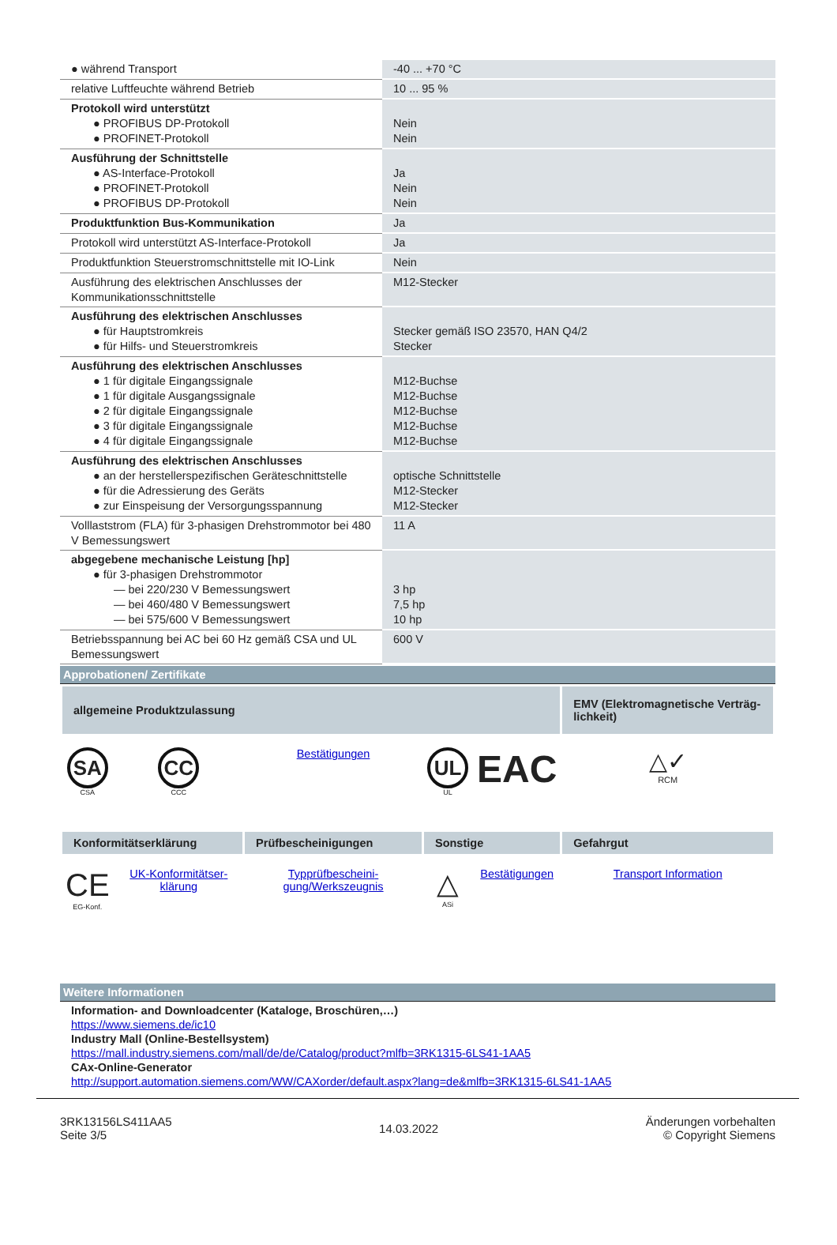| ● während Transport | -40 ... +70 °C |
| relative Luftfeuchte während Betrieb | 10 ... 95 % |
| Protokoll wird unterstützt ● PROFIBUS DP-Protokoll ● PROFINET-Protokoll | Nein Nein |
| Ausführung der Schnittstelle ● AS-Interface-Protokoll ● PROFINET-Protokoll ● PROFIBUS DP-Protokoll | Ja Nein Nein |
| Produktfunktion Bus-Kommunikation | Ja |
| Protokoll wird unterstützt AS-Interface-Protokoll | Ja |
| Produktfunktion Steuerstromschnittstelle mit IO-Link | Nein |
| Ausführung des elektrischen Anschlusses der Kommunikationsschnittstelle | M12-Stecker |
| Ausführung des elektrischen Anschlusses ● für Hauptstromkreis ● für Hilfs- und Steuerstromkreis | Stecker gemäß ISO 23570, HAN Q4/2 Stecker |
| Ausführung des elektrischen Anschlusses ● 1 für digitale Eingangssignale ● 1 für digitale Ausgangssignale ● 2 für digitale Eingangssignale ● 3 für digitale Eingangssignale ● 4 für digitale Eingangssignale | M12-Buchse M12-Buchse M12-Buchse M12-Buchse M12-Buchse |
| Ausführung des elektrischen Anschlusses ● an der herstellerspezifischen Geräteschnittstelle ● für die Adressierung des Geräts ● zur Einspeisung der Versorgungsspannung | optische Schnittstelle M12-Stecker M12-Stecker |
| Volllaststrom (FLA) für 3-phasigen Drehstrommotor bei 480 V Bemessungswert | 11 A |
| abgegebene mechanische Leistung [hp] ● für 3-phasigen Drehstrommotor — bei 220/230 V Bemessungswert — bei 460/480 V Bemessungswert — bei 575/600 V Bemessungswert | 3 hp 7,5 hp 10 hp |
| Betriebsspannung bei AC bei 60 Hz gemäß CSA und UL Bemessungswert | 600 V |
Approbationen/ Zertifikate
| allgemeine Produktzulassung | | | | | EMV (Elektroma­gnetische Verträg­lichkeit) |
| --- | --- | --- | --- | --- | --- |
| SA CSA | CC CCC | Bestätigungen | UL UL | EAC | △✓ RCM |
| Konformitätserklärung | | Prüfbescheinigun­gen | Sonstige | | Gefahrgut |
| CE EG-Konf. | UK-Konformitätser­klärung | Typprüfbescheini­gung/Werkszeugnis | △ ASi | Bestätigungen | Transport Informa­tion |
Weitere Informationen
Information- and Downloadcenter (Kataloge, Broschüren,…)
https://www.siemens.de/ic10
Industry Mall (Online-Bestellsystem)
https://mall.industry.siemens.com/mall/de/de/Catalog/product?mlfb=3RK1315-6LS41-1AA5
CAx-Online-Generator
http://support.automation.siemens.com/WW/CAXorder/default.aspx?lang=de&mlfb=3RK1315-6LS41-1AA5
3RK13156LS411AA5
Seite 3/5
14.03.2022
Änderungen vorbehalten
© Copyright Siemens